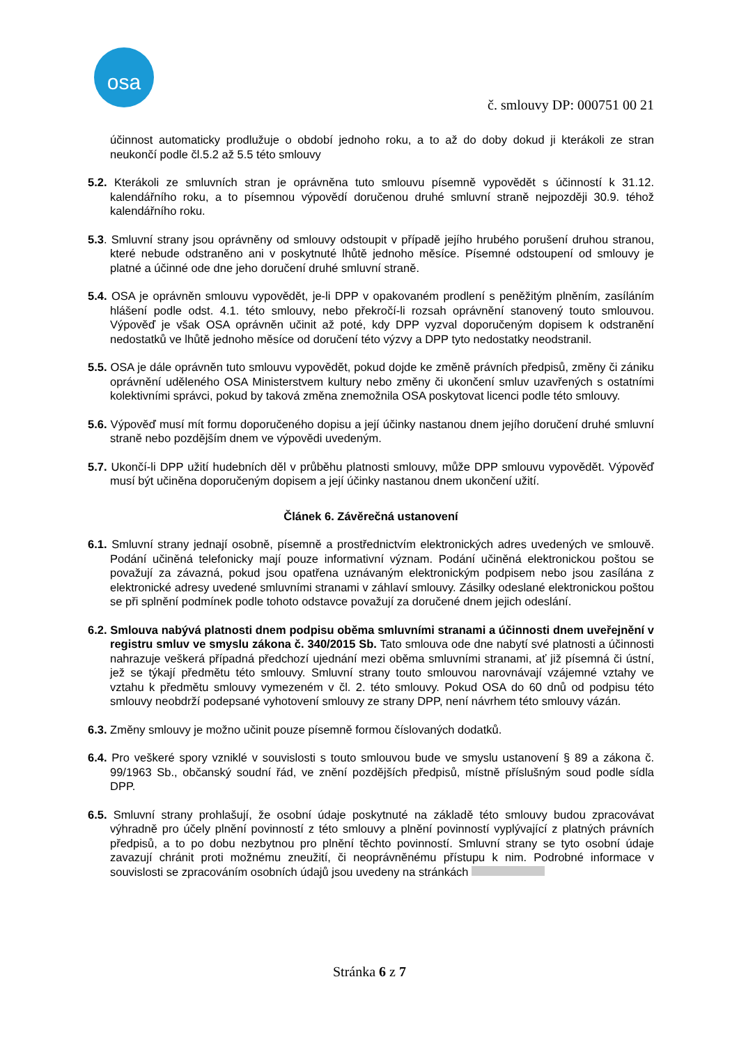osa
č. smlouvy DP: 000751 00 21
účinnost automaticky prodlužuje o období jednoho roku, a to až do doby dokud ji kterákoli ze stran neukončí podle čl.5.2 až 5.5 této smlouvy
5.2. Kterákoli ze smluvních stran je oprávněna tuto smlouvu písemně vypovědět s účinností k 31.12. kalendářního roku, a to písemnou výpovědí doručenou druhé smluvní straně nejpozději 30.9. téhož kalendářního roku.
5.3. Smluvní strany jsou oprávněny od smlouvy odstoupit v případě jejího hrubého porušení druhou stranou, které nebude odstraněno ani v poskytnuté lhůtě jednoho měsíce. Písemné odstoupení od smlouvy je platné a účinné ode dne jeho doručení druhé smluvní straně.
5.4. OSA je oprávněn smlouvu vypovědět, je-li DPP v opakovaném prodlení s peněžitým plněním, zasíláním hlášení podle odst. 4.1. této smlouvy, nebo překročí-li rozsah oprávnění stanovený touto smlouvou. Výpověď je však OSA oprávněn učinit až poté, kdy DPP vyzval doporučeným dopisem k odstranění nedostatků ve lhůtě jednoho měsíce od doručení této výzvy a DPP tyto nedostatky neodstranil.
5.5. OSA je dále oprávněn tuto smlouvu vypovědět, pokud dojde ke změně právních předpisů, změny či zániku oprávnění uděleného OSA Ministerstvem kultury nebo změny či ukončení smluv uzavřených s ostatními kolektivními správci, pokud by taková změna znemožnila OSA poskytovat licenci podle této smlouvy.
5.6. Výpověď musí mít formu doporučeného dopisu a její účinky nastanou dnem jejího doručení druhé smluvní straně nebo pozdějším dnem ve výpovědi uvedeným.
5.7. Ukončí-li DPP užití hudebních děl v průběhu platnosti smlouvy, může DPP smlouvu vypovědět. Výpověď musí být učiněna doporučeným dopisem a její účinky nastanou dnem ukončení užití.
Článek 6. Závěrečná ustanovení
6.1. Smluvní strany jednají osobně, písemně a prostřednictvím elektronických adres uvedených ve smlouvě. Podání učiněná telefonicky mají pouze informativní význam. Podání učiněná elektronickou poštou se považují za závazná, pokud jsou opatřena uznávaným elektronickým podpisem nebo jsou zasílána z elektronické adresy uvedené smluvními stranami v záhlaví smlouvy. Zásilky odeslané elektronickou poštou se při splnění podmínek podle tohoto odstavce považují za doručené dnem jejich odeslání.
6.2. Smlouva nabývá platnosti dnem podpisu oběma smluvními stranami a účinnosti dnem uveřejnění v registru smluv ve smyslu zákona č. 340/2015 Sb. Tato smlouva ode dne nabytí své platnosti a účinnosti nahrazuje veškerá případná předchozí ujednání mezi oběma smluvními stranami, ať již písemná či ústní, jež se týkají předmětu této smlouvy. Smluvní strany touto smlouvou narovnávají vzájemné vztahy ve vztahu k předmětu smlouvy vymezeném v čl. 2. této smlouvy. Pokud OSA do 60 dnů od podpisu této smlouvy neobdrží podepsané vyhotovení smlouvy ze strany DPP, není návrhem této smlouvy vázán.
6.3. Změny smlouvy je možno učinit pouze písemně formou číslovaných dodatků.
6.4. Pro veškeré spory vzniklé v souvislosti s touto smlouvou bude ve smyslu ustanovení § 89 a zákona č. 99/1963 Sb., občanský soudní řád, ve znění pozdějších předpisů, místně příslušným soud podle sídla DPP.
6.5. Smluvní strany prohlašují, že osobní údaje poskytnuté na základě této smlouvy budou zpracovávat výhradně pro účely plnění povinností z této smlouvy a plnění povinností vyplývající z platných právních předpisů, a to po dobu nezbytnou pro plnění těchto povinností. Smluvní strany se tyto osobní údaje zavazují chránit proti možnému zneužití, či neoprávněnému přístupu k nim. Podrobné informace v souvislosti se zpracováním osobních údajů jsou uvedeny na stránkách
Stránka 6 z 7